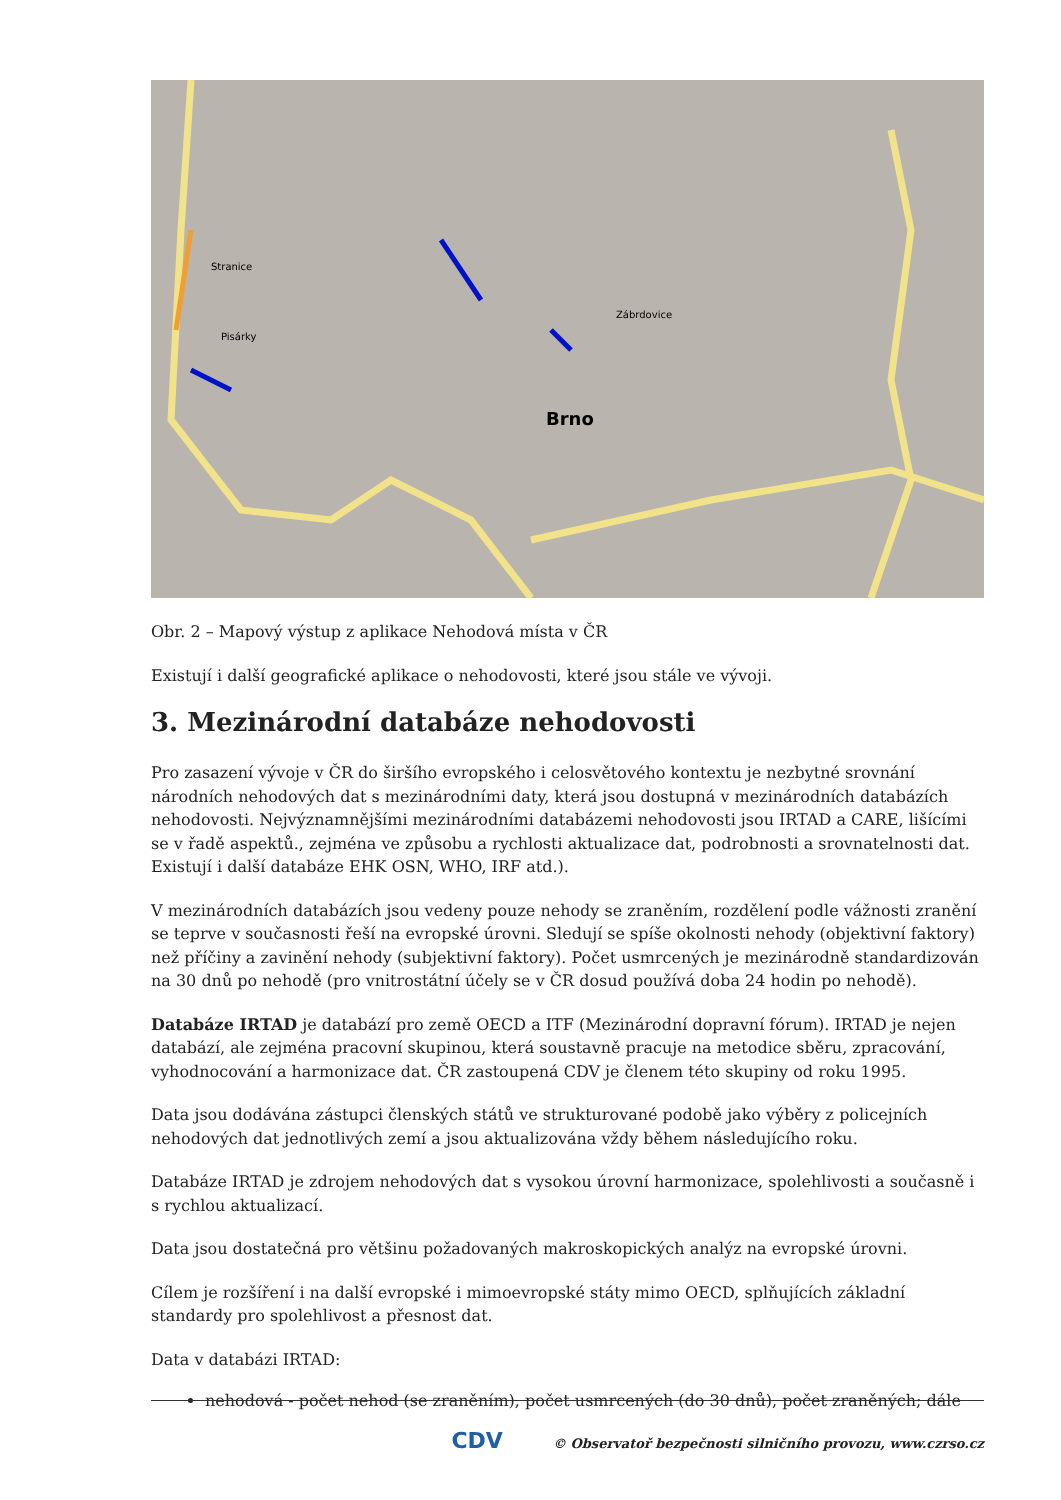Brno
Stranice
Pisárky
Zábrdovice
Obr. 2 – Mapový výstup z aplikace Nehodová místa v ČR
Existují i další geografické aplikace o nehodovosti, které jsou stále ve vývoji.
3. Mezinárodní databáze nehodovosti
Pro zasazení vývoje v ČR do širšího evropského i celosvětového kontextu je nezbytné srovnání národních nehodových dat s mezinárodními daty, která jsou dostupná v mezinárodních databázích nehodovosti. Nejvýznamnějšími mezinárodními databázemi nehodovosti jsou IRTAD a CARE, lišícími se v řadě aspektů., zejména ve způsobu a rychlosti aktualizace dat, podrobnosti a srovnatelnosti dat. Existují i další databáze EHK OSN, WHO, IRF atd.).
V mezinárodních databázích jsou vedeny pouze nehody se zraněním, rozdělení podle vážnosti zranění se teprve v současnosti řeší na evropské úrovni. Sledují se spíše okolnosti nehody (objektivní faktory) než příčiny a zavinění nehody (subjektivní faktory). Počet usmrcených je mezinárodně standardizován na 30 dnů po nehodě (pro vnitrostátní účely se v ČR dosud používá doba 24 hodin po nehodě).
Databáze IRTAD je databází pro země OECD a ITF (Mezinárodní dopravní fórum). IRTAD je nejen databází, ale zejména pracovní skupinou, která soustavně pracuje na metodice sběru, zpracování, vyhodnocování a harmonizace dat. ČR zastoupená CDV je členem této skupiny od roku 1995.
Data jsou dodávána zástupci členských států ve strukturované podobě jako výběry z policejních nehodových dat jednotlivých zemí a jsou aktualizována vždy během následujícího roku.
Databáze IRTAD je zdrojem nehodových dat s vysokou úrovní harmonizace, spolehlivosti a současně i s rychlou aktualizací.
Data jsou dostatečná pro většinu požadovaných makroskopických analýz na evropské úrovni.
Cílem je rozšíření i na další evropské i mimoevropské státy mimo OECD, splňujících základní standardy pro spolehlivost a přesnost dat.
Data v databázi IRTAD:
nehodová - počet nehod (se zraněním), počet usmrcených (do 30 dnů), počet zraněných; dále
CDV © Observatoř bezpečnosti silničního provozu, www.czrso.cz